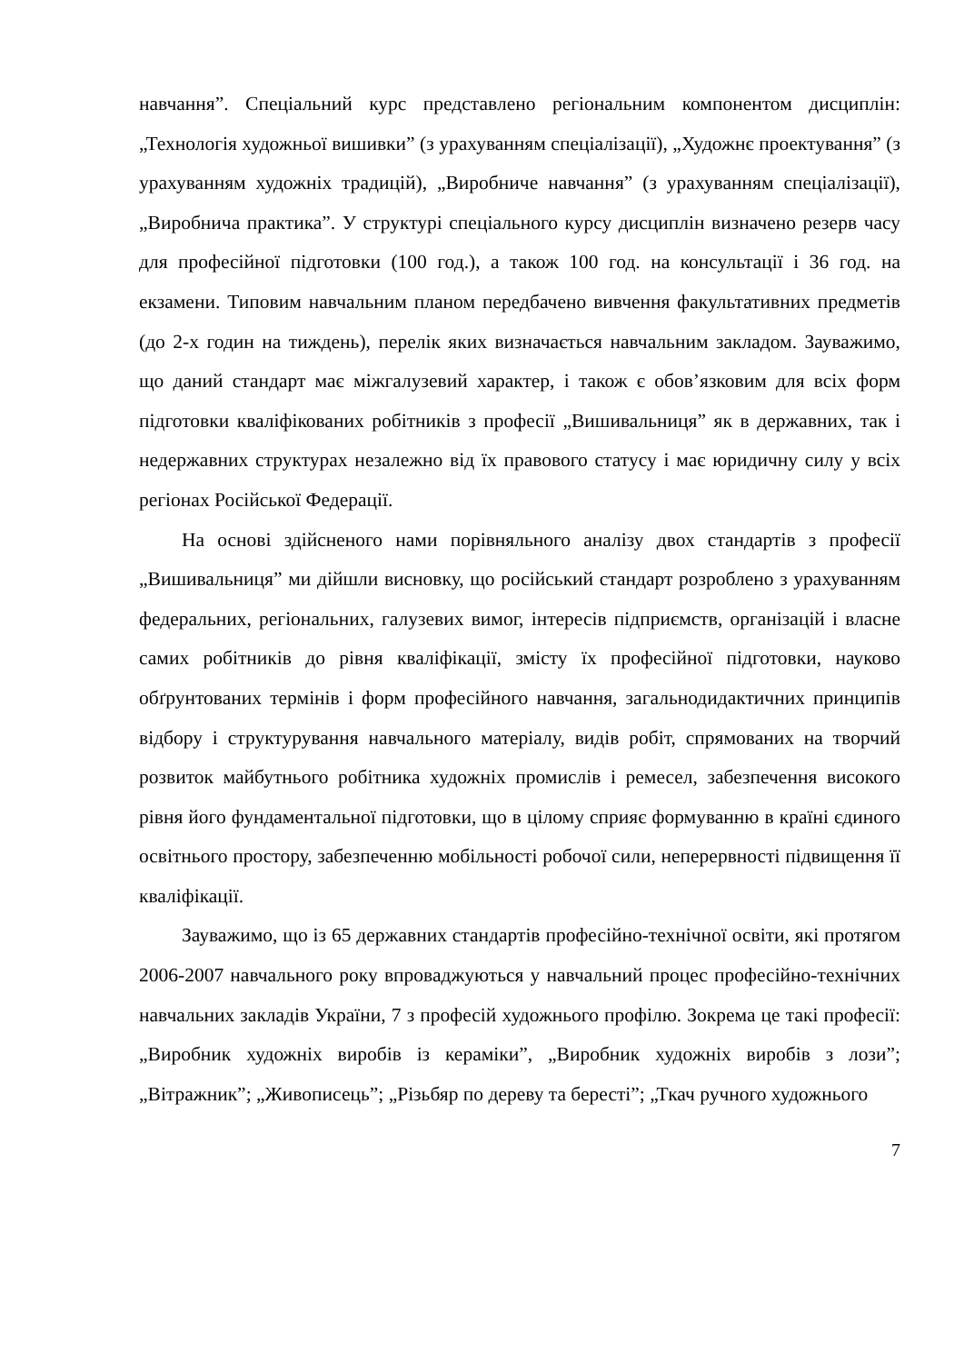навчання”. Спеціальний курс представлено регіональним компонентом дисциплін: „Технологія художньої вишивки” (з урахуванням спеціалізації), „Художнє проектування” (з урахуванням художніх традицій), „Виробниче навчання” (з урахуванням спеціалізації), „Виробнича практика”. У структурі спеціального курсу дисциплін визначено резерв часу для професійної підготовки (100 год.), а також 100 год. на консультації і 36 год. на екзамени. Типовим навчальним планом передбачено вивчення факультативних предметів (до 2-х годин на тиждень), перелік яких визначається навчальним закладом. Зауважимо, що даний стандарт має міжгалузевий характер, і також є обов’язковим для всіх форм підготовки кваліфікованих робітників з професії „Вишивальниця” як в державних, так і недержавних структурах незалежно від їх правового статусу і має юридичну силу у всіх регіонах Російської Федерації.
На основі здійсненого нами порівняльного аналізу двох стандартів з професії „Вишивальниця” ми дійшли висновку, що російський стандарт розроблено з урахуванням федеральних, регіональних, галузевих вимог, інтересів підприємств, організацій і власне самих робітників до рівня кваліфікації, змісту їх професійної підготовки, науково обґрунтованих термінів і форм професійного навчання, загальнодидактичних принципів відбору і структурування навчального матеріалу, видів робіт, спрямованих на творчий розвиток майбутнього робітника художніх промислів і ремесел, забезпечення високого рівня його фундаментальної підготовки, що в цілому сприяє формуванню в країні єдиного освітнього простору, забезпеченню мобільності робочої сили, неперервності підвищення її кваліфікації.
Зауважимо, що із 65 державних стандартів професійно-технічної освіти, які протягом 2006-2007 навчального року впроваджуються у навчальний процес професійно-технічних навчальних закладів України, 7 з професій художнього профілю. Зокрема це такі професії: „Виробник художніх виробів із кераміки”, „Виробник художніх виробів з лози”; „Вітражник”; „Живописець”; „Різьбяр по дереву та бересті”; „Ткач ручного художнього
7